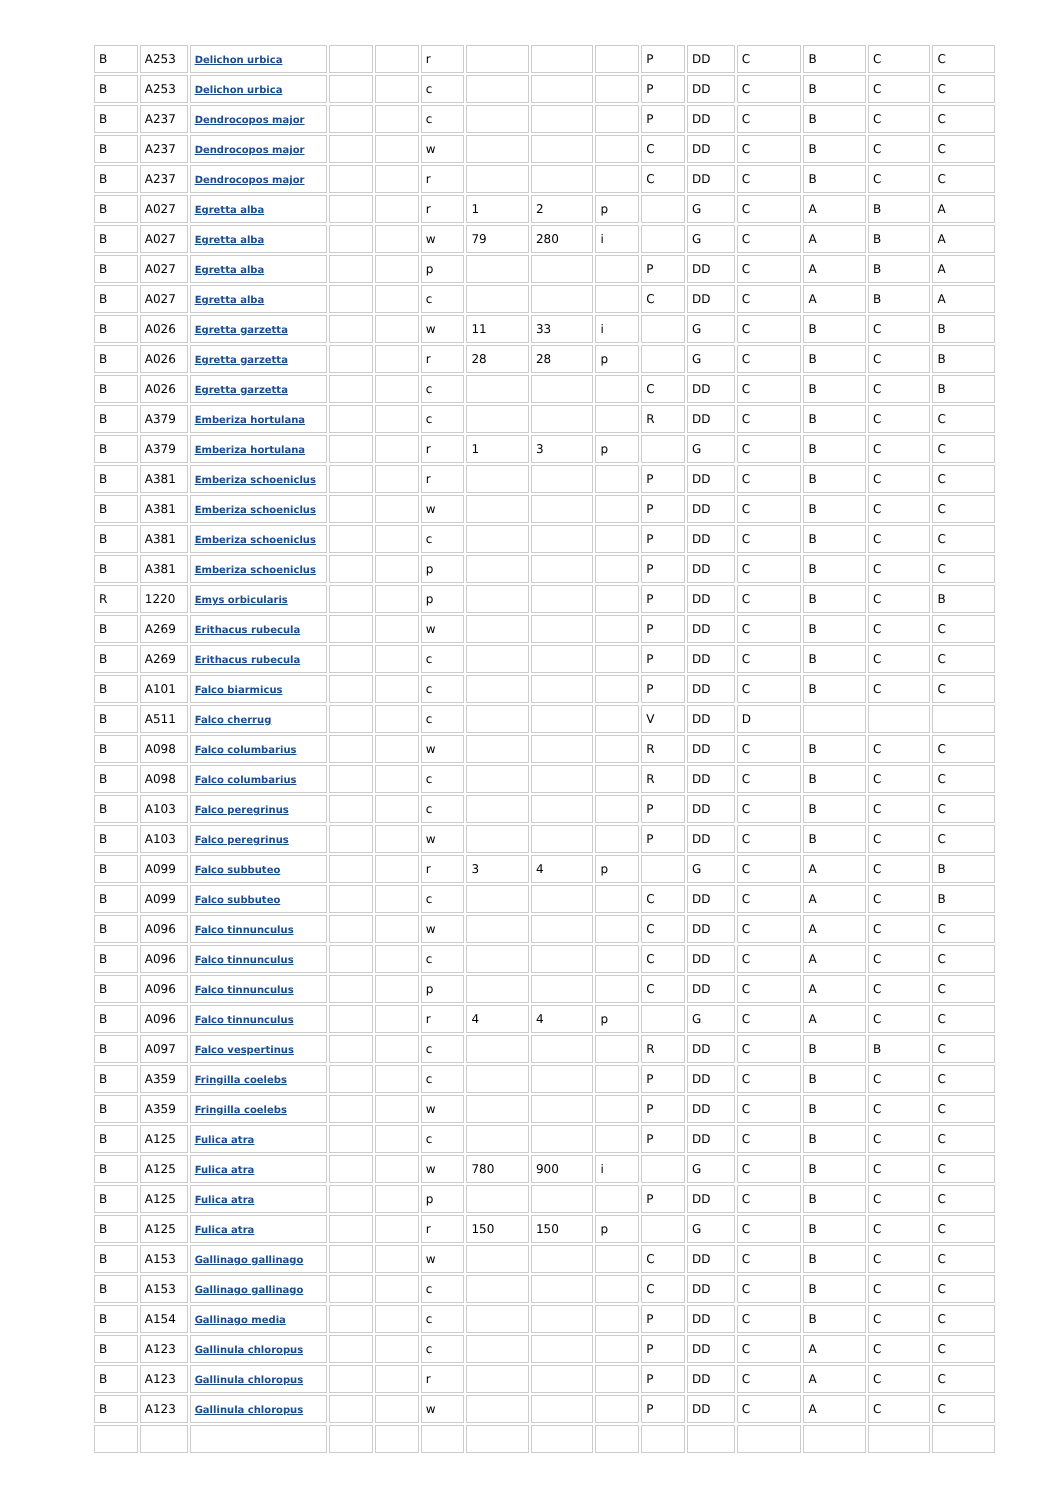| B | A253 | Delichon urbica | | | r | | | | P | DD | C | B | C | C |
| B | A253 | Delichon urbica | | | c | | | | P | DD | C | B | C | C |
| B | A237 | Dendrocopos major | | | c | | | | P | DD | C | B | C | C |
| B | A237 | Dendrocopos major | | | w | | | | C | DD | C | B | C | C |
| B | A237 | Dendrocopos major | | | r | | | | C | DD | C | B | C | C |
| B | A027 | Egretta alba | | | r | 1 | 2 | p | | G | C | A | B | A |
| B | A027 | Egretta alba | | | w | 79 | 280 | i | | G | C | A | B | A |
| B | A027 | Egretta alba | | | p | | | | P | DD | C | A | B | A |
| B | A027 | Egretta alba | | | c | | | | C | DD | C | A | B | A |
| B | A026 | Egretta garzetta | | | w | 11 | 33 | i | | G | C | B | C | B |
| B | A026 | Egretta garzetta | | | r | 28 | 28 | p | | G | C | B | C | B |
| B | A026 | Egretta garzetta | | | c | | | | C | DD | C | B | C | B |
| B | A379 | Emberiza hortulana | | | c | | | | R | DD | C | B | C | C |
| B | A379 | Emberiza hortulana | | | r | 1 | 3 | p | | G | C | B | C | C |
| B | A381 | Emberiza schoeniclus | | | r | | | | P | DD | C | B | C | C |
| B | A381 | Emberiza schoeniclus | | | w | | | | P | DD | C | B | C | C |
| B | A381 | Emberiza schoeniclus | | | c | | | | P | DD | C | B | C | C |
| B | A381 | Emberiza schoeniclus | | | p | | | | P | DD | C | B | C | C |
| R | 1220 | Emys orbicularis | | | p | | | | P | DD | C | B | C | B |
| B | A269 | Erithacus rubecula | | | w | | | | P | DD | C | B | C | C |
| B | A269 | Erithacus rubecula | | | c | | | | P | DD | C | B | C | C |
| B | A101 | Falco biarmicus | | | c | | | | P | DD | C | B | C | C |
| B | A511 | Falco cherrug | | | c | | | | V | DD | D | | | |
| B | A098 | Falco columbarius | | | w | | | | R | DD | C | B | C | C |
| B | A098 | Falco columbarius | | | c | | | | R | DD | C | B | C | C |
| B | A103 | Falco peregrinus | | | c | | | | P | DD | C | B | C | C |
| B | A103 | Falco peregrinus | | | w | | | | P | DD | C | B | C | C |
| B | A099 | Falco subbuteo | | | r | 3 | 4 | p | | G | C | A | C | B |
| B | A099 | Falco subbuteo | | | c | | | | C | DD | C | A | C | B |
| B | A096 | Falco tinnunculus | | | w | | | | C | DD | C | A | C | C |
| B | A096 | Falco tinnunculus | | | c | | | | C | DD | C | A | C | C |
| B | A096 | Falco tinnunculus | | | p | | | | C | DD | C | A | C | C |
| B | A096 | Falco tinnunculus | | | r | 4 | 4 | p | | G | C | A | C | C |
| B | A097 | Falco vespertinus | | | c | | | | R | DD | C | B | B | C |
| B | A359 | Fringilla coelebs | | | c | | | | P | DD | C | B | C | C |
| B | A359 | Fringilla coelebs | | | w | | | | P | DD | C | B | C | C |
| B | A125 | Fulica atra | | | c | | | | P | DD | C | B | C | C |
| B | A125 | Fulica atra | | | w | 780 | 900 | i | | G | C | B | C | C |
| B | A125 | Fulica atra | | | p | | | | P | DD | C | B | C | C |
| B | A125 | Fulica atra | | | r | 150 | 150 | p | | G | C | B | C | C |
| B | A153 | Gallinago gallinago | | | w | | | | C | DD | C | B | C | C |
| B | A153 | Gallinago gallinago | | | c | | | | C | DD | C | B | C | C |
| B | A154 | Gallinago media | | | c | | | | P | DD | C | B | C | C |
| B | A123 | Gallinula chloropus | | | c | | | | P | DD | C | A | C | C |
| B | A123 | Gallinula chloropus | | | r | | | | P | DD | C | A | C | C |
| B | A123 | Gallinula chloropus | | | w | | | | P | DD | C | A | C | C |